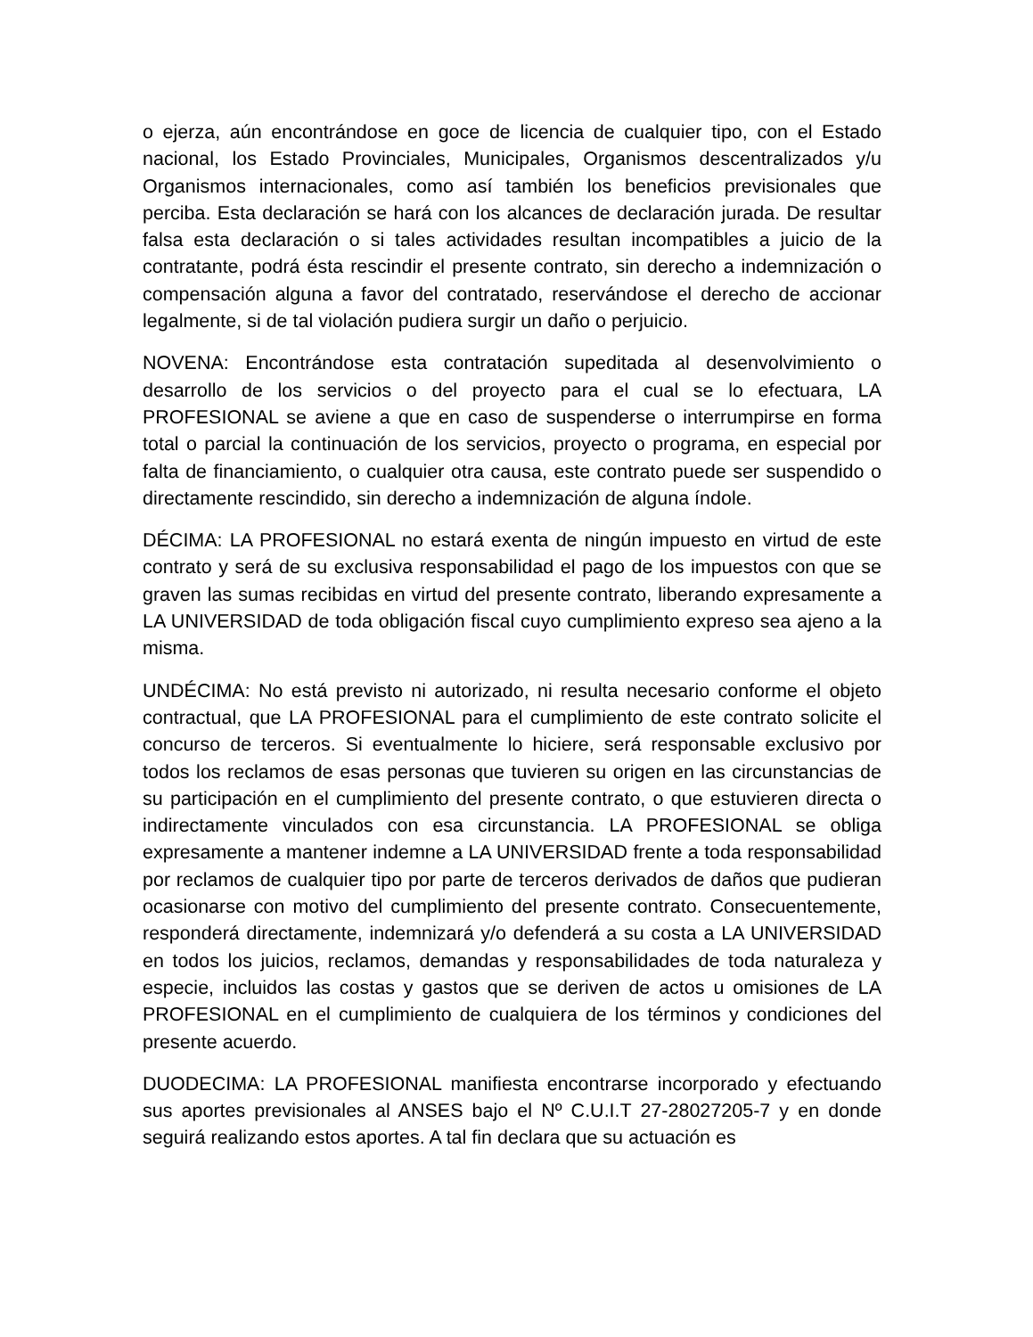o ejerza, aún encontrándose en goce de licencia de cualquier tipo, con el Estado nacional, los Estado Provinciales, Municipales, Organismos descentralizados y/u Organismos internacionales, como así también los beneficios previsionales que perciba. Esta declaración se hará con los alcances de declaración jurada. De resultar falsa esta declaración o si tales actividades resultan incompatibles a juicio de la contratante, podrá ésta rescindir el presente contrato, sin derecho a indemnización o compensación alguna a favor del contratado, reservándose el derecho de accionar legalmente, si de tal violación pudiera surgir un daño o perjuicio.
NOVENA: Encontrándose esta contratación supeditada al desenvolvimiento o desarrollo de los servicios o del proyecto para el cual se lo efectuara, LA PROFESIONAL se aviene a que en caso de suspenderse o interrumpirse en forma total o parcial la continuación de los servicios, proyecto o programa, en especial por falta de financiamiento, o cualquier otra causa, este contrato puede ser suspendido o directamente rescindido, sin derecho a indemnización de alguna índole.
DÉCIMA: LA PROFESIONAL no estará exenta de ningún impuesto en virtud de este contrato y será de su exclusiva responsabilidad el pago de los impuestos con que se graven las sumas recibidas en virtud del presente contrato, liberando expresamente a LA UNIVERSIDAD de toda obligación fiscal cuyo cumplimiento expreso sea ajeno a la misma.
UNDÉCIMA: No está previsto ni autorizado, ni resulta necesario conforme el objeto contractual, que LA PROFESIONAL para el cumplimiento de este contrato solicite el concurso de terceros. Si eventualmente lo hiciere, será responsable exclusivo por todos los reclamos de esas personas que tuvieren su origen en las circunstancias de su participación en el cumplimiento del presente contrato, o que estuvieren directa o indirectamente vinculados con esa circunstancia. LA PROFESIONAL se obliga expresamente a mantener indemne a LA UNIVERSIDAD frente a toda responsabilidad por reclamos de cualquier tipo por parte de terceros derivados de daños que pudieran ocasionarse con motivo del cumplimiento del presente contrato. Consecuentemente, responderá directamente, indemnizará y/o defenderá a su costa a LA UNIVERSIDAD en todos los juicios, reclamos, demandas y responsabilidades de toda naturaleza y especie, incluidos las costas y gastos que se deriven de actos u omisiones de LA PROFESIONAL en el cumplimiento de cualquiera de los términos y condiciones del presente acuerdo.
DUODECIMA: LA PROFESIONAL manifiesta encontrarse incorporado y efectuando sus aportes previsionales al ANSES bajo el Nº C.U.I.T 27-28027205-7 y en donde seguirá realizando estos aportes. A tal fin declara que su actuación es